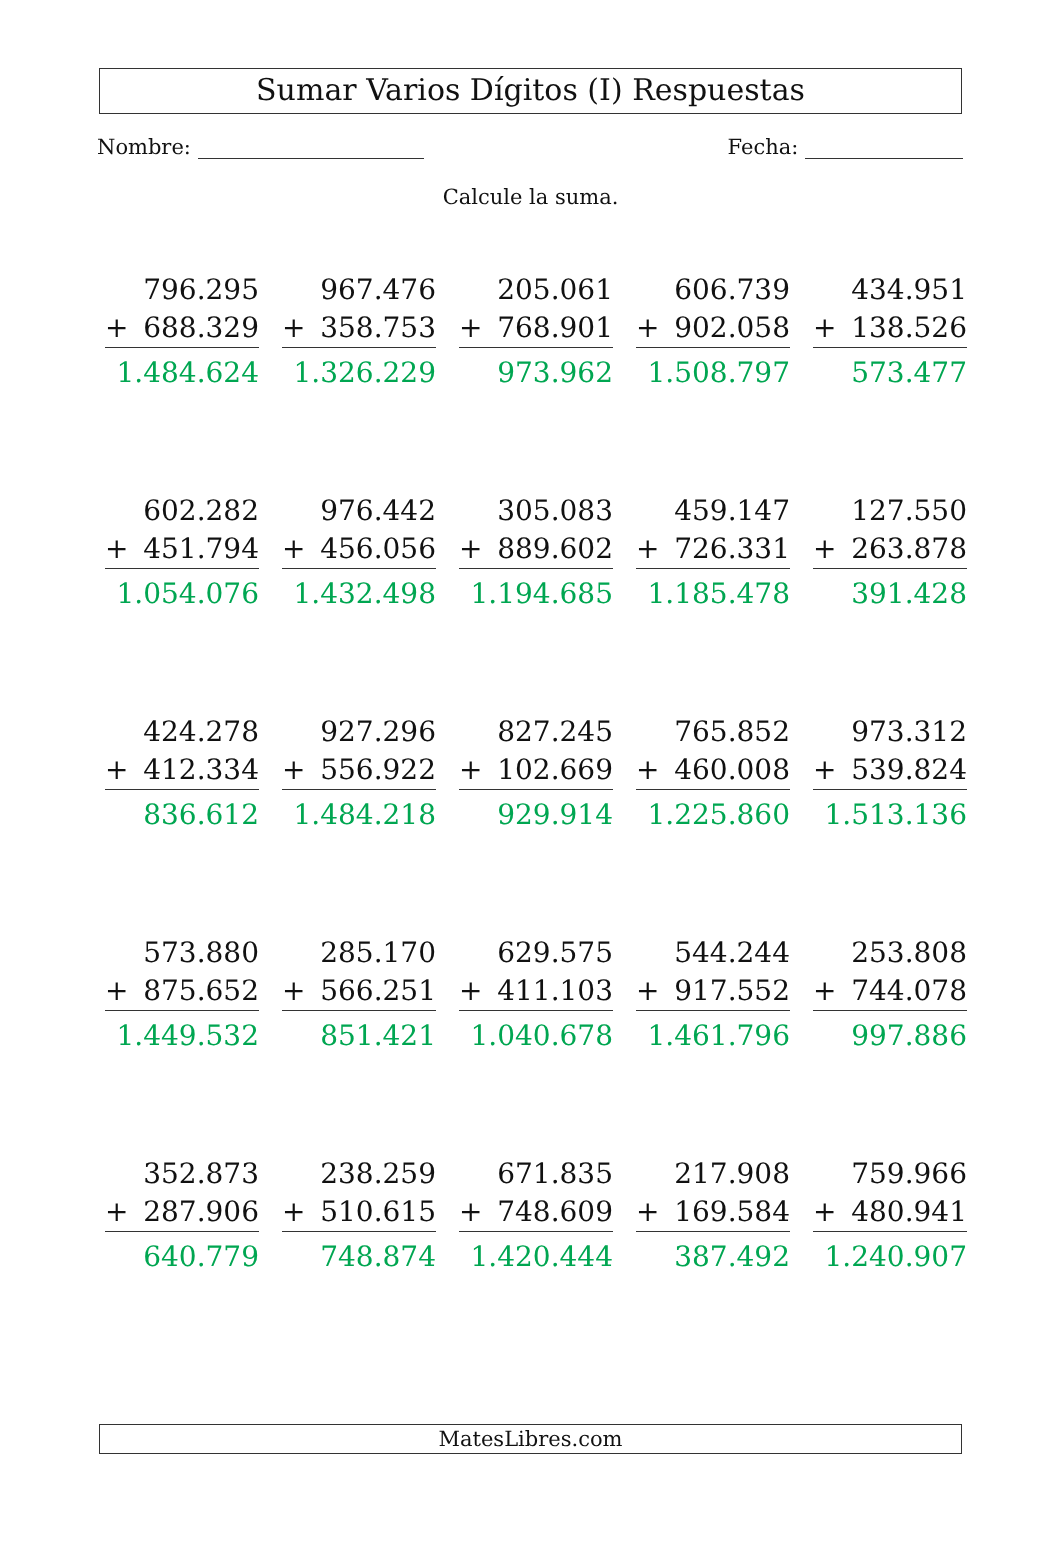Sumar Varios Dígitos (I) Respuestas
Nombre: Fecha:
Calcule la suma.
796.295
+ 688.329
1.484.624
967.476
+ 358.753
1.326.229
205.061
+ 768.901
973.962
606.739
+ 902.058
1.508.797
434.951
+ 138.526
573.477
602.282
+ 451.794
1.054.076
976.442
+ 456.056
1.432.498
305.083
+ 889.602
1.194.685
459.147
+ 726.331
1.185.478
127.550
+ 263.878
391.428
424.278
+ 412.334
836.612
927.296
+ 556.922
1.484.218
827.245
+ 102.669
929.914
765.852
+ 460.008
1.225.860
973.312
+ 539.824
1.513.136
573.880
+ 875.652
1.449.532
285.170
+ 566.251
851.421
629.575
+ 411.103
1.040.678
544.244
+ 917.552
1.461.796
253.808
+ 744.078
997.886
352.873
+ 287.906
640.779
238.259
+ 510.615
748.874
671.835
+ 748.609
1.420.444
217.908
+ 169.584
387.492
759.966
+ 480.941
1.240.907
MatesLibres.com